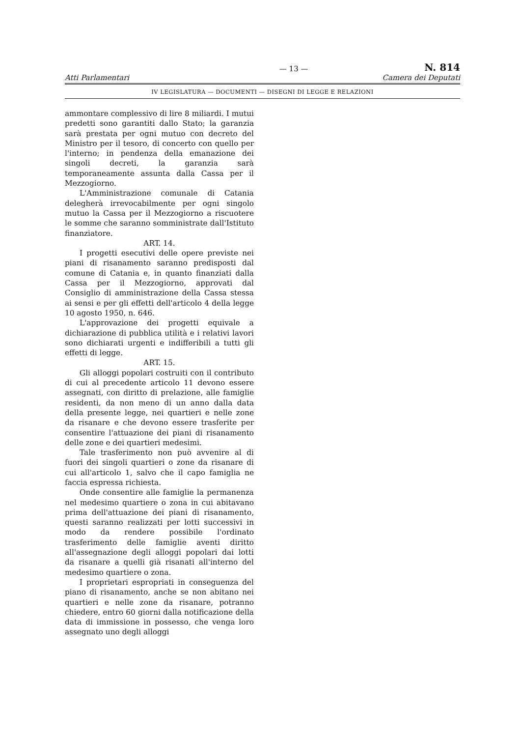— 13 — N. 814
Atti Parlamentari Camera dei Deputati
IV LEGISLATURA — DOCUMENTI — DISEGNI DI LEGGE E RELAZIONI
ammontare complessivo di lire 8 miliardi. I mutui predetti sono garantiti dallo Stato; la garanzia sarà prestata per ogni mutuo con decreto del Ministro per il tesoro, di concerto con quello per l'interno; in pendenza della emanazione dei singoli decreti, la garanzia sarà temporaneamente assunta dalla Cassa per il Mezzogiorno.
L'Amministrazione comunale di Catania delegherà irrevocabilmente per ogni singolo mutuo la Cassa per il Mezzogiorno a riscuotere le somme che saranno somministrate dall'Istituto finanziatore.
ART. 14.
I progetti esecutivi delle opere previste nei piani di risanamento saranno predisposti dal comune di Catania e, in quanto finanziati dalla Cassa per il Mezzogiorno, approvati dal Consiglio di amministrazione della Cassa stessa ai sensi e per gli effetti dell'articolo 4 della legge 10 agosto 1950, n. 646.
L'approvazione dei progetti equivale a dichiarazione di pubblica utilità e i relativi lavori sono dichiarati urgenti e indifferibili a tutti gli effetti di legge.
ART. 15.
Gli alloggi popolari costruiti con il contributo di cui al precedente articolo 11 devono essere assegnati, con diritto di prelazione, alle famiglie residenti, da non meno di un anno dalla data della presente legge, nei quartieri e nelle zone da risanare e che devono essere trasferite per consentire l'attuazione dei piani di risanamento delle zone e dei quartieri medesimi.
Tale trasferimento non può avvenire al di fuori dei singoli quartieri o zone da risanare di cui all'articolo 1, salvo che il capo famiglia ne faccia espressa richiesta.
Onde consentire alle famiglie la permanenza nel medesimo quartiere o zona in cui abitavano prima dell'attuazione dei piani di risanamento, questi saranno realizzati per lotti successivi in modo da rendere possibile l'ordinato trasferimento delle famiglie aventi diritto all'assegnazione degli alloggi popolari dai lotti da risanare a quelli già risanati all'interno del medesimo quartiere o zona.
I proprietari espropriati in conseguenza del piano di risanamento, anche se non abitano nei quartieri e nelle zone da risanare, potranno chiedere, entro 60 giorni dalla notificazione della data di immissione in possesso, che venga loro assegnato uno degli alloggi